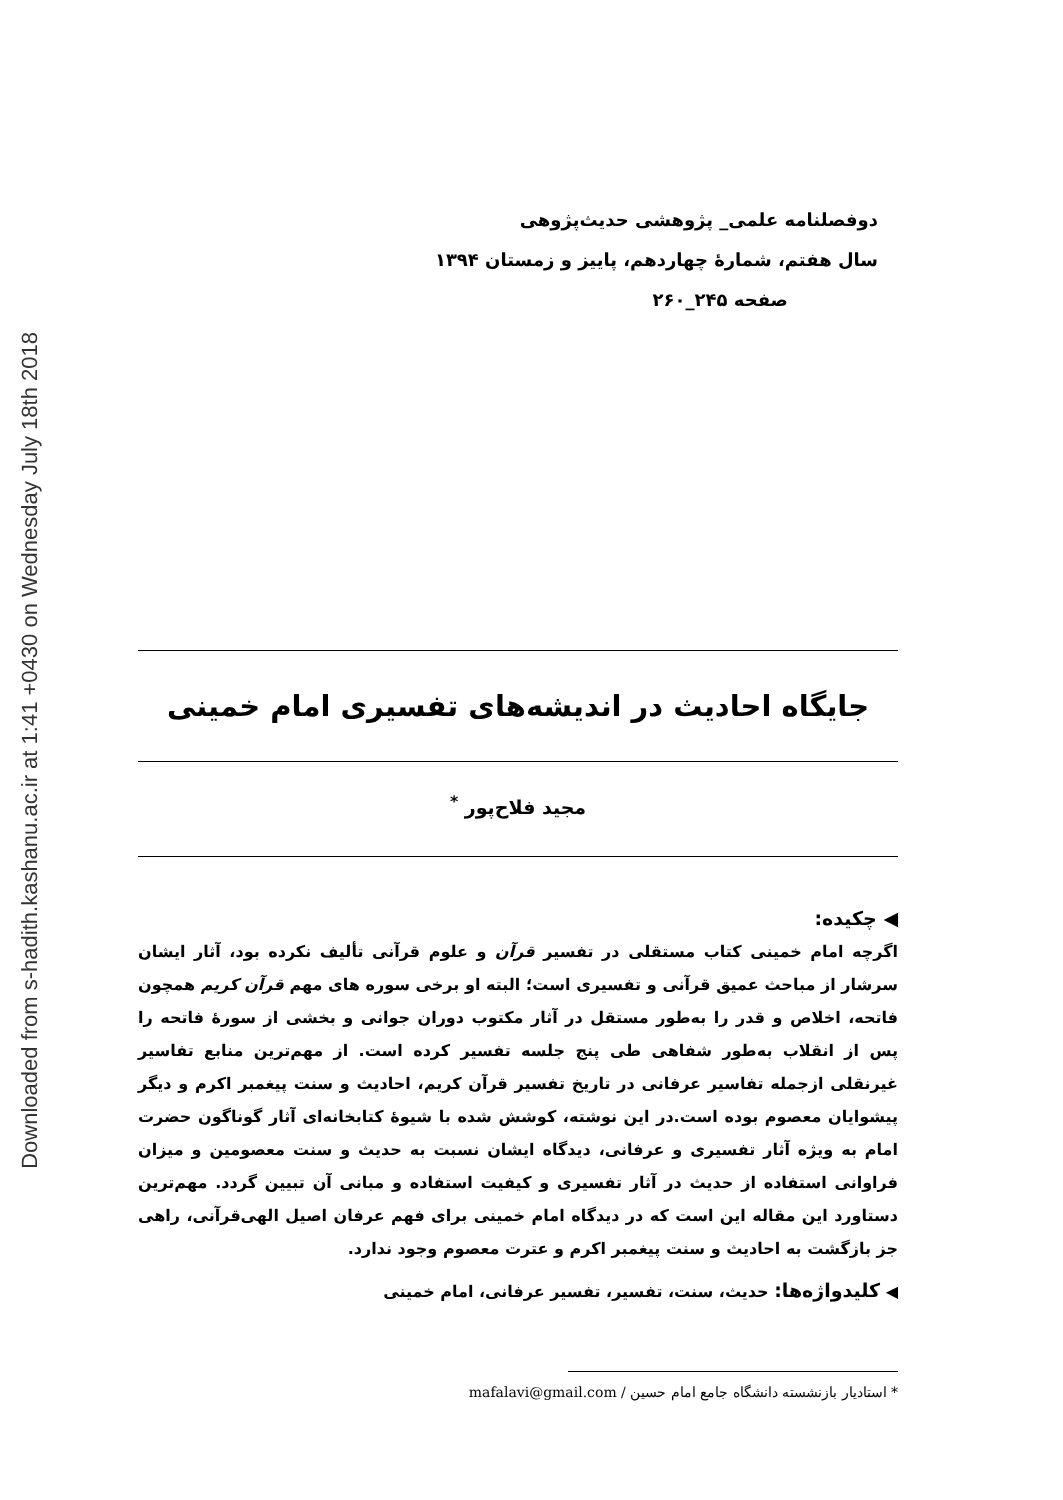Downloaded from s-hadith.kashanu.ac.ir at 1:41 +0430 on Wednesday July 18th 2018
دوفصلنامه علمی_ پژوهشی حدیث‌پژوهی
سال هفتم، شمارهٔ چهاردهم، پاییز و زمستان ۱۳۹۴
صفحه ۲۴۵_۲۶۰
جایگاه احادیث در اندیشه‌های تفسیری امام خمینی
مجید فلاح‌پور <sup>*</sup>
◀ چکیده:
اگرچه امام خمینی کتاب مستقلی در تفسیر قرآن و علوم قرآنی تألیف نکرده بود، آثار ایشان سرشار از مباحث عمیق قرآنی و تفسیری است؛ البته او برخی سوره های مهم قرآن کریم همچون فاتحه، اخلاص و قدر را به‌طور مستقل در آثار مکتوب دوران جوانی و بخشی از سورهٔ فاتحه را پس از انقلاب به‌طور شفاهی طی پنج جلسه تفسیر کرده است. از مهم‌ترین منابع تفاسیر غیرنقلی ازجمله تفاسیر عرفانی در تاریخ تفسیر قرآن کریم، احادیث و سنت پیغمبر اکرم و دیگر پیشوایان معصوم بوده است.در این نوشته، کوشش شده با شیوهٔ کتابخانه‌ای آثار گوناگون حضرت امام به ویژه آثار تفسیری و عرفانی، دیدگاه ایشان نسبت به حدیث و سنت معصومین و میزان فراوانی استفاده از حدیث در آثار تفسیری و کیفیت استفاده و مبانی آن تبیین گردد. مهم‌ترین دستاورد این مقاله این است که در دیدگاه امام خمینی برای فهم عرفان اصیل الهی‌قرآنی، راهی جز بازگشت به احادیث و سنت پیغمبر اکرم و عترت معصوم وجود ندارد.
◀ کلیدواژه‌ها: حدیث، سنت، تفسیر، تفسیر عرفانی، امام خمینی
* استادیار بازنشسته دانشگاه جامع امام حسین / mafalavi@gmail.com